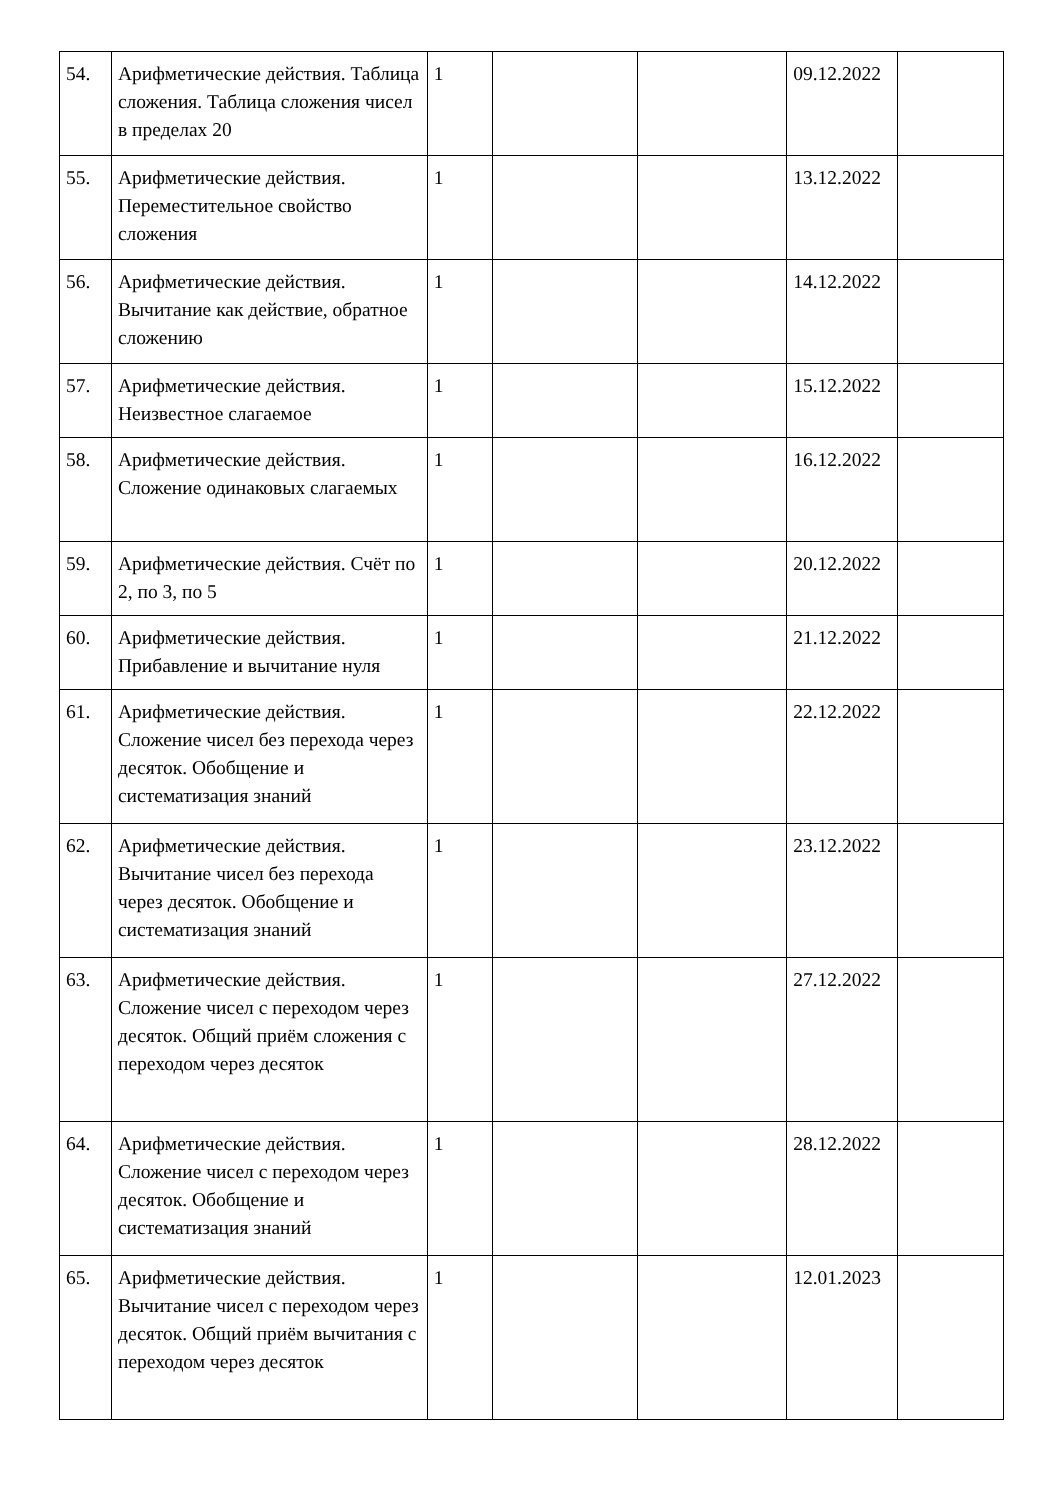| 54. | Арифметические действия. Таблица сложения. Таблица сложения чисел в пределах 20 | 1 | | | 09.12.2022 | |
| 55. | Арифметические действия. Переместительное свойство сложения | 1 | | | 13.12.2022 | |
| 56. | Арифметические действия. Вычитание как действие, обратное сложению | 1 | | | 14.12.2022 | |
| 57. | Арифметические действия. Неизвестное слагаемое | 1 | | | 15.12.2022 | |
| 58. | Арифметические действия. Сложение одинаковых слагаемых | 1 | | | 16.12.2022 | |
| 59. | Арифметические действия. Счёт по 2, по 3, по 5 | 1 | | | 20.12.2022 | |
| 60. | Арифметические действия. Прибавление и вычитание нуля | 1 | | | 21.12.2022 | |
| 61. | Арифметические действия. Сложение чисел без перехода через десяток. Обобщение и систематизация знаний | 1 | | | 22.12.2022 | |
| 62. | Арифметические действия. Вычитание чисел без перехода через десяток. Обобщение и систематизация знаний | 1 | | | 23.12.2022 | |
| 63. | Арифметические действия. Сложение чисел с переходом через десяток. Общий приём сложения с переходом через десяток | 1 | | | 27.12.2022 | |
| 64. | Арифметические действия. Сложение чисел с переходом через десяток. Обобщение и систематизация знаний | 1 | | | 28.12.2022 | |
| 65. | Арифметические действия. Вычитание чисел с переходом через десяток. Общий приём вычитания с переходом через десяток | 1 | | | 12.01.2023 | |